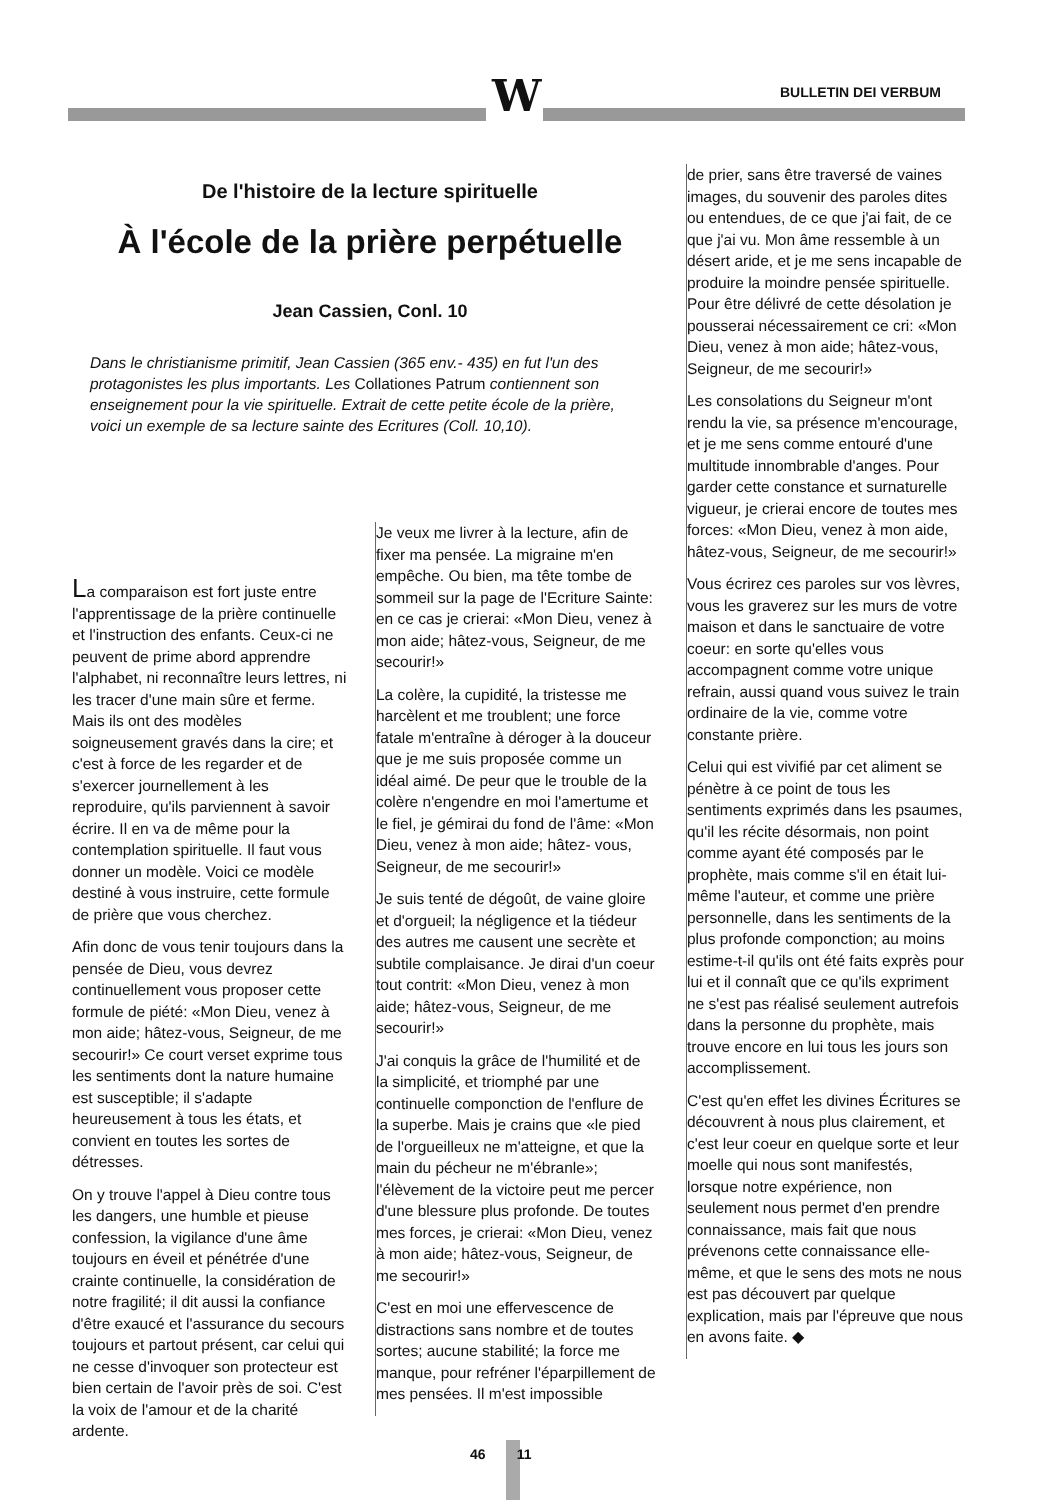W BULLETIN DEI VERBUM
De l'histoire de la lecture spirituelle
À l'école de la prière perpétuelle
Jean Cassien, Conl. 10
Dans le christianisme primitif, Jean Cassien (365 env.- 435) en fut l'un des protagonistes les plus importants. Les Collationes Patrum contiennent son enseignement pour la vie spirituelle. Extrait de cette petite école de la prière, voici un exemple de sa lecture sainte des Ecritures (Coll. 10,10).
La comparaison est fort juste entre l'apprentissage de la prière continuelle et l'instruction des enfants. Ceux-ci ne peuvent de prime abord apprendre l'alphabet, ni reconnaître leurs lettres, ni les tracer d'une main sûre et ferme. Mais ils ont des modèles soigneusement gravés dans la cire; et c'est à force de les regarder et de s'exercer journellement à les reproduire, qu'ils parviennent à savoir écrire. Il en va de même pour la contemplation spirituelle. Il faut vous donner un modèle. Voici ce modèle destiné à vous instruire, cette formule de prière que vous cherchez.
Afin donc de vous tenir toujours dans la pensée de Dieu, vous devrez continuellement vous proposer cette formule de piété: «Mon Dieu, venez à mon aide; hâtez-vous, Seigneur, de me secourir!» Ce court verset exprime tous les sentiments dont la nature humaine est susceptible; il s'adapte heureusement à tous les états, et convient en toutes les sortes de détresses.
On y trouve l'appel à Dieu contre tous les dangers, une humble et pieuse confession, la vigilance d'une âme toujours en éveil et pénétrée d'une crainte continuelle, la considération de notre fragilité; il dit aussi la confiance d'être exaucé et l'assurance du secours toujours et partout présent, car celui qui ne cesse d'invoquer son protecteur est bien certain de l'avoir près de soi. C'est la voix de l'amour et de la charité ardente.
Je veux me livrer à la lecture, afin de fixer ma pensée. La migraine m'en empêche. Ou bien, ma tête tombe de sommeil sur la page de l'Ecriture Sainte: en ce cas je crierai: «Mon Dieu, venez à mon aide; hâtez-vous, Seigneur, de me secourir!»
La colère, la cupidité, la tristesse me harcèlent et me troublent; une force fatale m'entraîne à déroger à la douceur que je me suis proposée comme un idéal aimé. De peur que le trouble de la colère n'engendre en moi l'amertume et le fiel, je gémirai du fond de l'âme: «Mon Dieu, venez à mon aide; hâtez- vous, Seigneur, de me secourir!»
Je suis tenté de dégoût, de vaine gloire et d'orgueil; la négligence et la tiédeur des autres me causent une secrète et subtile complaisance. Je dirai d'un coeur tout contrit: «Mon Dieu, venez à mon aide; hâtez-vous, Seigneur, de me secourir!»
J'ai conquis la grâce de l'humilité et de la simplicité, et triomphé par une continuelle componction de l'enflure de la superbe. Mais je crains que «le pied de l'orgueilleux ne m'atteigne, et que la main du pécheur ne m'ébranle»; l'élèvement de la victoire peut me percer d'une blessure plus profonde. De toutes mes forces, je crierai: «Mon Dieu, venez à mon aide; hâtez-vous, Seigneur, de me secourir!»
C'est en moi une effervescence de distractions sans nombre et de toutes sortes; aucune stabilité; la force me manque, pour refréner l'éparpillement de mes pensées. Il m'est impossible
de prier, sans être traversé de vaines images, du souvenir des paroles dites ou entendues, de ce que j'ai fait, de ce que j'ai vu. Mon âme ressemble à un désert aride, et je me sens incapable de produire la moindre pensée spirituelle. Pour être délivré de cette désolation je pousserai nécessairement ce cri: «Mon Dieu, venez à mon aide; hâtez-vous, Seigneur, de me secourir!»
Les consolations du Seigneur m'ont rendu la vie, sa présence m'encourage, et je me sens comme entouré d'une multitude innombrable d'anges. Pour garder cette constance et surnaturelle vigueur, je crierai encore de toutes mes forces: «Mon Dieu, venez à mon aide, hâtez-vous, Seigneur, de me secourir!»
Vous écrirez ces paroles sur vos lèvres, vous les graverez sur les murs de votre maison et dans le sanctuaire de votre coeur: en sorte qu'elles vous accompagnent comme votre unique refrain, aussi quand vous suivez le train ordinaire de la vie, comme votre constante prière.
Celui qui est vivifié par cet aliment se pénètre à ce point de tous les sentiments exprimés dans les psaumes, qu'il les récite désormais, non point comme ayant été composés par le prophète, mais comme s'il en était lui-même l'auteur, et comme une prière personnelle, dans les sentiments de la plus profonde componction; au moins estime-t-il qu'ils ont été faits exprès pour lui et il connaît que ce qu'ils expriment ne s'est pas réalisé seulement autrefois dans la personne du prophète, mais trouve encore en lui tous les jours son accomplissement.
C'est qu'en effet les divines Écritures se découvrent à nous plus clairement, et c'est leur coeur en quelque sorte et leur moelle qui nous sont manifestés, lorsque notre expérience, non seulement nous permet d'en prendre connaissance, mais fait que nous prévenons cette connaissance elle-même, et que le sens des mots ne nous est pas découvert par quelque explication, mais par l'épreuve que nous en avons faite. ◆
46 11